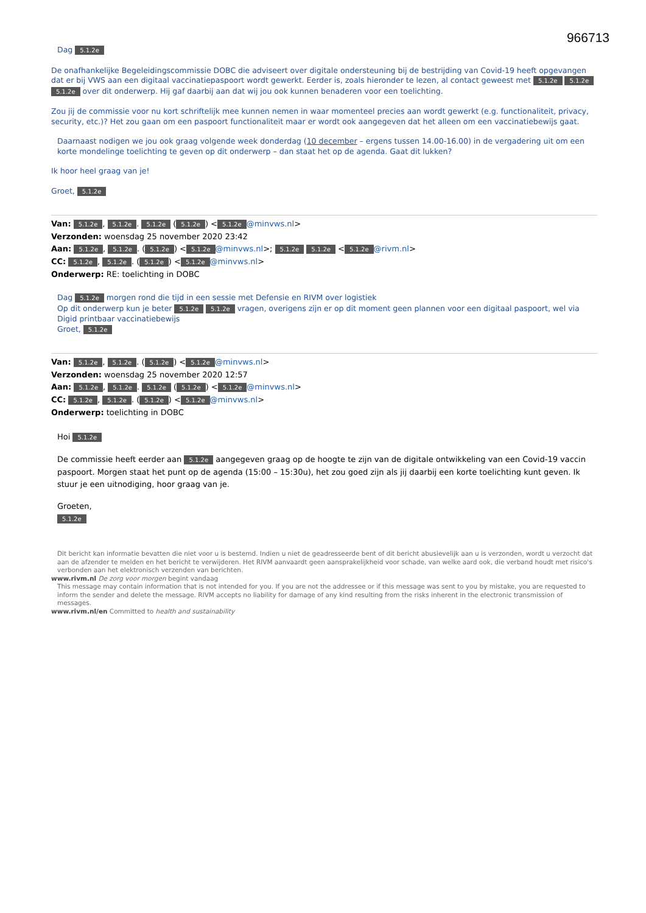966713
Dag 5.1.2e
De onafhankelijke Begeleidingscommissie DOBC die adviseert over digitale ondersteuning bij de bestrijding van Covid-19 heeft opgevangen dat er bij VWS aan een digitaal vaccinatiepaspoort wordt gewerkt. Eerder is, zoals hieronder te lezen, al contact geweest met 5.1.2e 5.1.2e 5.1.2e over dit onderwerp. Hij gaf daarbij aan dat wij jou ook kunnen benaderen voor een toelichting.
Zou jij de commissie voor nu kort schriftelijk mee kunnen nemen in waar momenteel precies aan wordt gewerkt (e.g. functionaliteit, privacy, security, etc.)? Het zou gaan om een paspoort functionaliteit maar er wordt ook aangegeven dat het alleen om een vaccinatiebewijs gaat.
Daarnaast nodigen we jou ook graag volgende week donderdag (10 december – ergens tussen 14.00-16.00) in de vergadering uit om een korte mondelinge toelichting te geven op dit onderwerp – dan staat het op de agenda. Gaat dit lukken?
Ik hoor heel graag van je!
Groet, 5.1.2e
Van: 5.1.2e, 5.1.2e. 5.1.2e (5.1.2e) < 5.1.2e @minvws.nl>
Verzonden: woensdag 25 november 2020 23:42
Aan: 5.1.2e, 5.1.2e. (5.1.2e) < 5.1.2e @minvws.nl>; 5.1.2e 5.1.2e < 5.1.2e @rivm.nl>
CC: 5.1.2e, 5.1.2e. (5.1.2e) < 5.1.2e @minvws.nl>
Onderwerp: RE: toelichting in DOBC
Dag 5.1.2e morgen rond die tijd in een sessie met Defensie en RIVM over logistiek
Op dit onderwerp kun je beter 5.1.2e 5.1.2e vragen, overigens zijn er op dit moment geen plannen voor een digitaal paspoort, wel via Digid printbaar vaccinatiebewijs
Groet, 5.1.2e
Van: 5.1.2e, 5.1.2e. (5.1.2e) < 5.1.2e @minvws.nl>
Verzonden: woensdag 25 november 2020 12:57
Aan: 5.1.2e, 5.1.2e. 5.1.2e (5.1.2e) < 5.1.2e @minvws.nl>
CC: 5.1.2e, 5.1.2e. (5.1.2e) < 5.1.2e @minvws.nl>
Onderwerp: toelichting in DOBC
Hoi 5.1.2e
De commissie heeft eerder aan 5.1.2e aangegeven graag op de hoogte te zijn van de digitale ontwikkeling van een Covid-19 vaccin paspoort. Morgen staat het punt op de agenda (15:00 – 15:30u), het zou goed zijn als jij daarbij een korte toelichting kunt geven. Ik stuur je een uitnodiging, hoor graag van je.
Groeten,
5.1.2e
Dit bericht kan informatie bevatten die niet voor u is bestemd. Indien u niet de geadresseerde bent of dit bericht abusievelijk aan u is verzonden, wordt u verzocht dat aan de afzender te melden en het bericht te verwijderen. Het RIVM aanvaardt geen aansprakelijkheid voor schade, van welke aard ook, die verband houdt met risico's verbonden aan het elektronisch verzenden van berichten.
www.rivm.nl De zorg voor morgen begint vandaag
This message may contain information that is not intended for you. If you are not the addressee or if this message was sent to you by mistake, you are requested to inform the sender and delete the message. RIVM accepts no liability for damage of any kind resulting from the risks inherent in the electronic transmission of messages.
www.rivm.nl/en Committed to health and sustainability